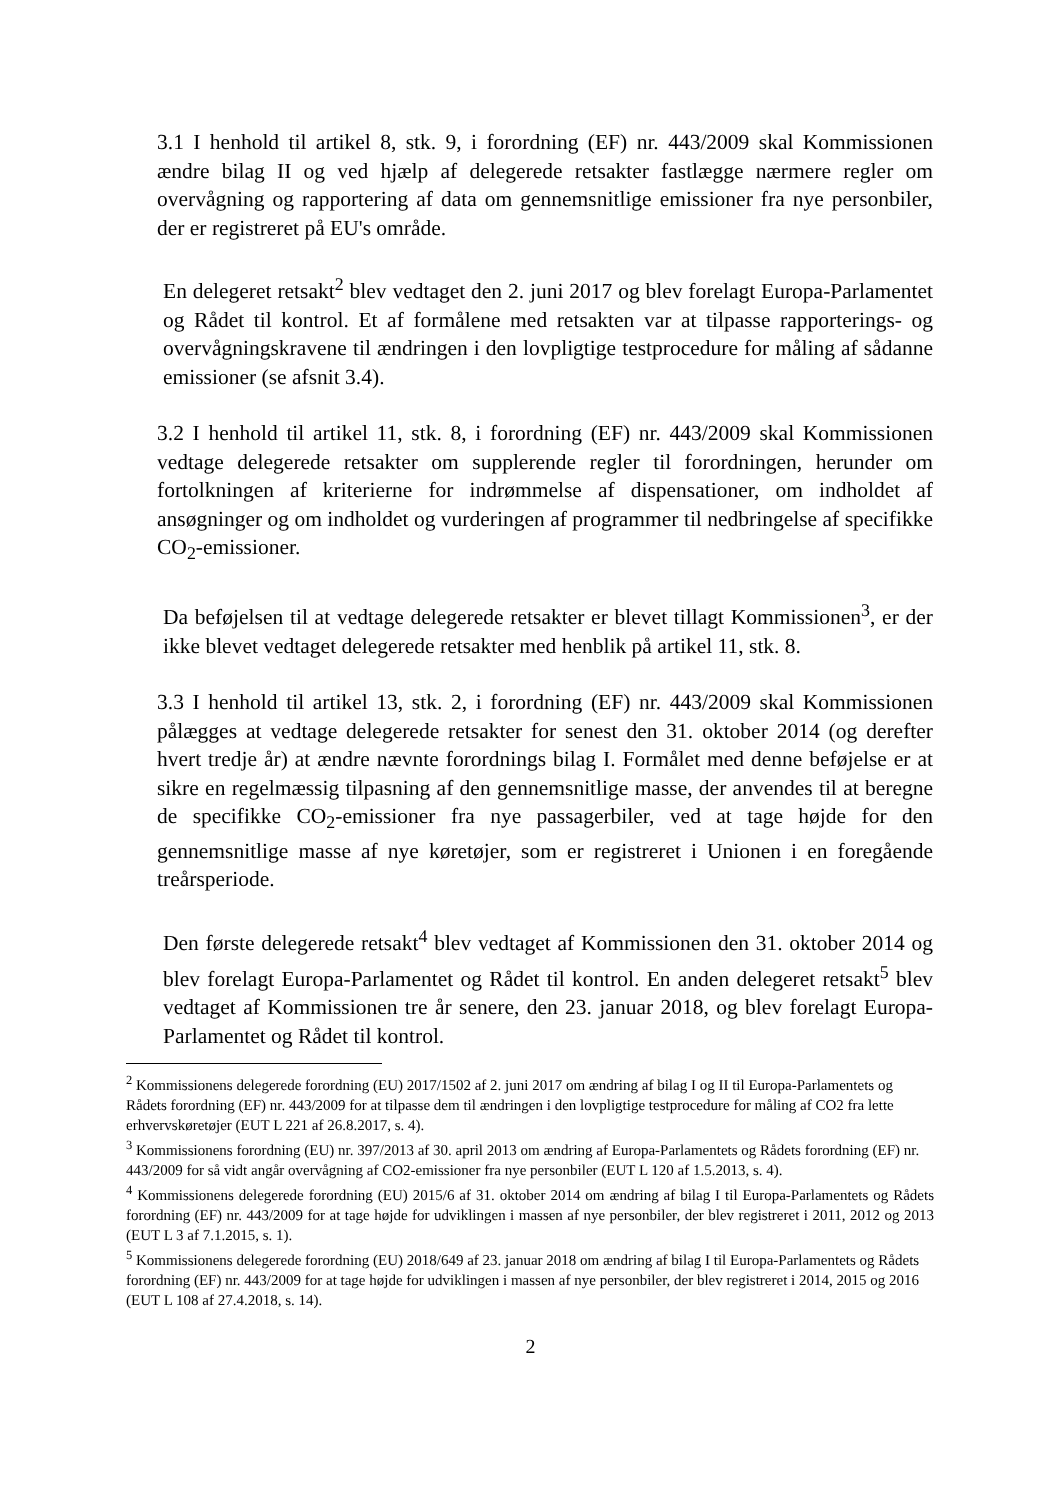3.1 I henhold til artikel 8, stk. 9, i forordning (EF) nr. 443/2009 skal Kommissionen ændre bilag II og ved hjælp af delegerede retsakter fastlægge nærmere regler om overvågning og rapportering af data om gennemsnitlige emissioner fra nye personbiler, der er registreret på EU's område.
En delegeret retsakt<sup>2</sup> blev vedtaget den 2. juni 2017 og blev forelagt Europa-Parlamentet og Rådet til kontrol. Et af formålene med retsakten var at tilpasse rapporterings- og overvågningskravene til ændringen i den lovpligtige testprocedure for måling af sådanne emissioner (se afsnit 3.4).
3.2 I henhold til artikel 11, stk. 8, i forordning (EF) nr. 443/2009 skal Kommissionen vedtage delegerede retsakter om supplerende regler til forordningen, herunder om fortolkningen af kriterierne for indrømmelse af dispensationer, om indholdet af ansøgninger og om indholdet og vurderingen af programmer til nedbringelse af specifikke CO<sub>2</sub>-emissioner.
Da beføjelsen til at vedtage delegerede retsakter er blevet tillagt Kommissionen<sup>3</sup>, er der ikke blevet vedtaget delegerede retsakter med henblik på artikel 11, stk. 8.
3.3 I henhold til artikel 13, stk. 2, i forordning (EF) nr. 443/2009 skal Kommissionen pålægges at vedtage delegerede retsakter for senest den 31. oktober 2014 (og derefter hvert tredje år) at ændre nævnte forordnings bilag I. Formålet med denne beføjelse er at sikre en regelmæssig tilpasning af den gennemsnitlige masse, der anvendes til at beregne de specifikke CO<sub>2</sub>-emissioner fra nye passagerbiler, ved at tage højde for den gennemsnitlige masse af nye køretøjer, som er registreret i Unionen i en foregående treårsperiode.
Den første delegerede retsakt<sup>4</sup> blev vedtaget af Kommissionen den 31. oktober 2014 og blev forelagt Europa-Parlamentet og Rådet til kontrol. En anden delegeret retsakt<sup>5</sup> blev vedtaget af Kommissionen tre år senere, den 23. januar 2018, og blev forelagt Europa-Parlamentet og Rådet til kontrol.
<sup>2</sup> Kommissionens delegerede forordning (EU) 2017/1502 af 2. juni 2017 om ændring af bilag I og II til Europa-Parlamentets og Rådets forordning (EF) nr. 443/2009 for at tilpasse dem til ændringen i den lovpligtige testprocedure for måling af CO2 fra lette erhvervskøretøjer (EUT L 221 af 26.8.2017, s. 4).
<sup>3</sup> Kommissionens forordning (EU) nr. 397/2013 af 30. april 2013 om ændring af Europa-Parlamentets og Rådets forordning (EF) nr. 443/2009 for så vidt angår overvågning af CO2-emissioner fra nye personbiler (EUT L 120 af 1.5.2013, s. 4).
<sup>4</sup> Kommissionens delegerede forordning (EU) 2015/6 af 31. oktober 2014 om ændring af bilag I til Europa-Parlamentets og Rådets forordning (EF) nr. 443/2009 for at tage højde for udviklingen i massen af nye personbiler, der blev registreret i 2011, 2012 og 2013 (EUT L 3 af 7.1.2015, s. 1).
<sup>5</sup> Kommissionens delegerede forordning (EU) 2018/649 af 23. januar 2018 om ændring af bilag I til Europa-Parlamentets og Rådets forordning (EF) nr. 443/2009 for at tage højde for udviklingen i massen af nye personbiler, der blev registreret i 2014, 2015 og 2016 (EUT L 108 af 27.4.2018, s. 14).
2